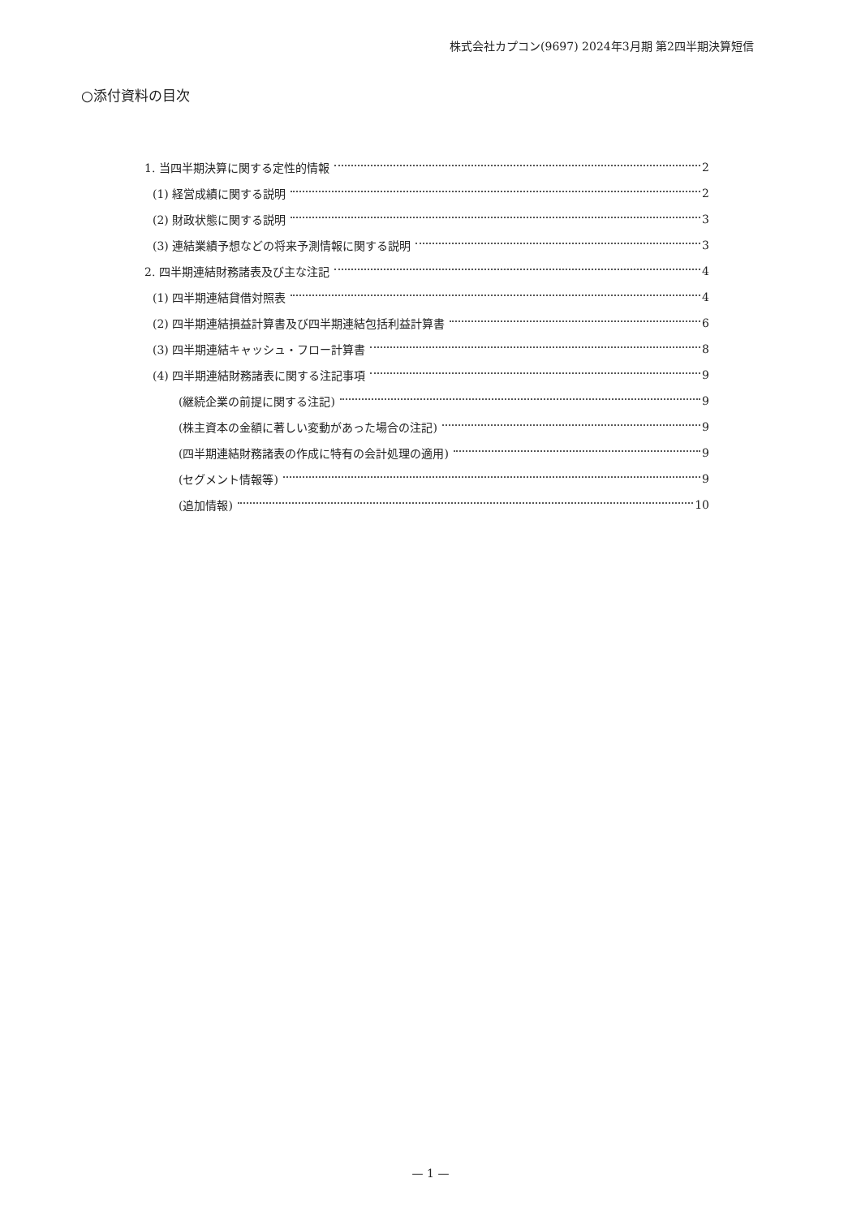株式会社カプコン(9697) 2024年3月期 第2四半期決算短信
○添付資料の目次
1. 当四半期決算に関する定性的情報 2
(1) 経営成績に関する説明 2
(2) 財政状態に関する説明 3
(3) 連結業績予想などの将来予測情報に関する説明 3
2. 四半期連結財務諸表及び主な注記 4
(1) 四半期連結貸借対照表 4
(2) 四半期連結損益計算書及び四半期連結包括利益計算書 6
(3) 四半期連結キャッシュ・フロー計算書 8
(4) 四半期連結財務諸表に関する注記事項 9
(継続企業の前提に関する注記) 9
(株主資本の金額に著しい変動があった場合の注記) 9
(四半期連結財務諸表の作成に特有の会計処理の適用) 9
(セグメント情報等) 9
(追加情報) 10
— 1 —